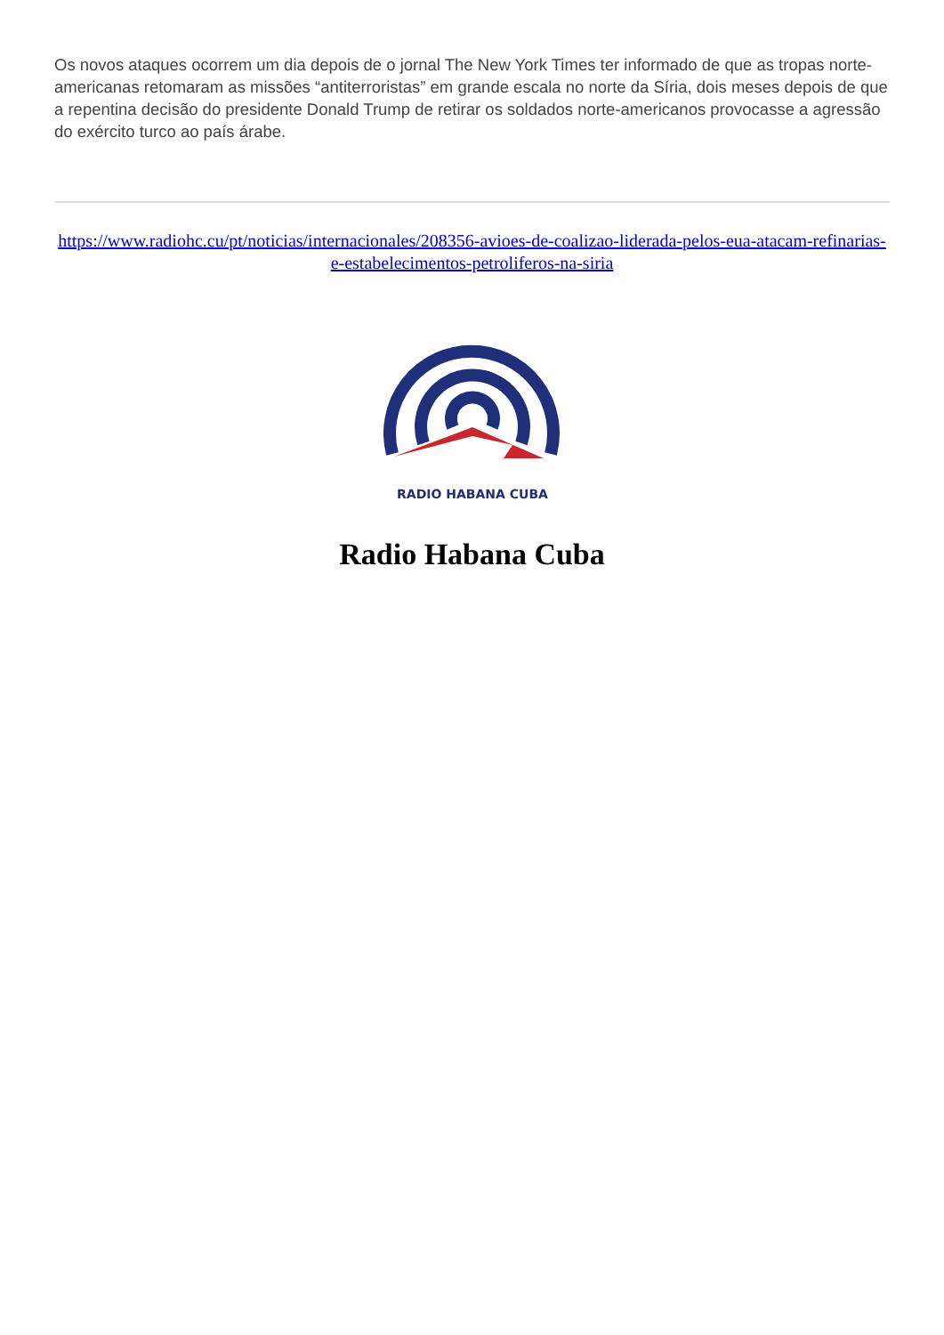Os novos ataques ocorrem um dia depois de o jornal The New York Times ter informado de que as tropas norte-americanas retomaram as missões “antiterroristas” em grande escala no norte da Síria, dois meses depois de que a repentina decisão do presidente Donald Trump de retirar os soldados norte-americanos provocasse a agressão do exército turco ao país árabe.
https://www.radiohc.cu/pt/noticias/internacionales/208356-avioes-de-coalizao-liderada-pelos-eua-atacam-refinarias-e-estabelecimentos-petroliferos-na-siria
RADIO HABANA CUBA
Radio Habana Cuba